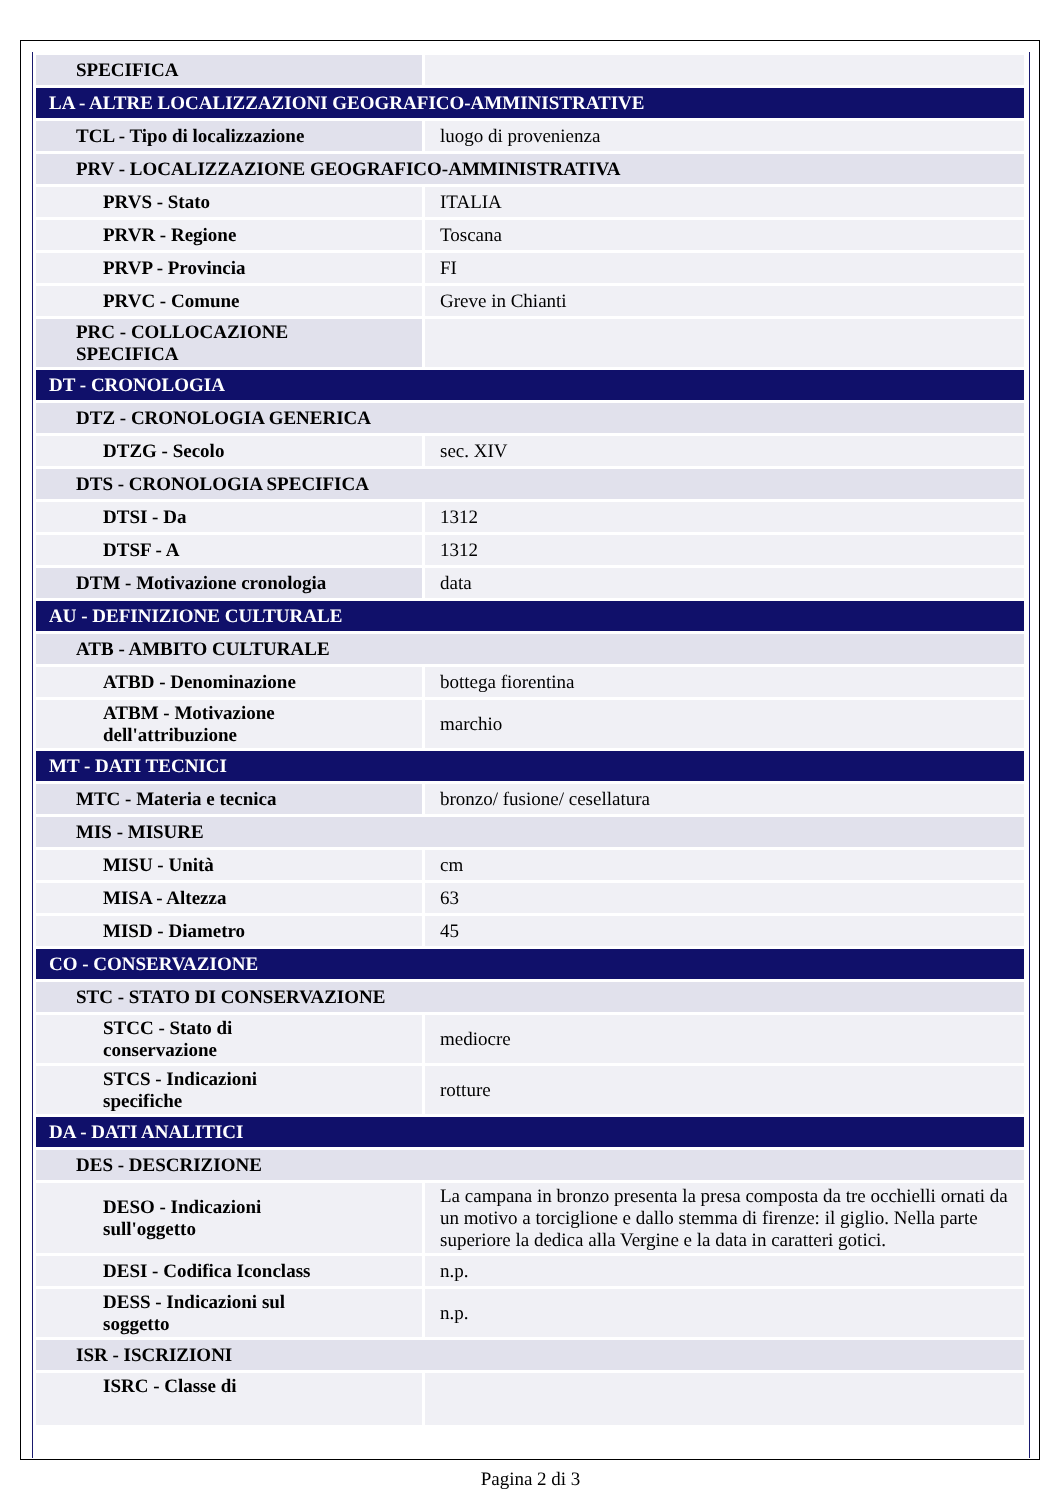| SPECIFICA | |
| LA - ALTRE LOCALIZZAZIONI GEOGRAFICO-AMMINISTRATIVE | |
| TCL - Tipo di localizzazione | luogo di provenienza |
| PRV - LOCALIZZAZIONE GEOGRAFICO-AMMINISTRATIVA | |
| PRVS - Stato | ITALIA |
| PRVR - Regione | Toscana |
| PRVP - Provincia | FI |
| PRVC - Comune | Greve in Chianti |
| PRC - COLLOCAZIONE SPECIFICA | |
| DT - CRONOLOGIA | |
| DTZ - CRONOLOGIA GENERICA | |
| DTZG - Secolo | sec. XIV |
| DTS - CRONOLOGIA SPECIFICA | |
| DTSI - Da | 1312 |
| DTSF - A | 1312 |
| DTM - Motivazione cronologia | data |
| AU - DEFINIZIONE CULTURALE | |
| ATB - AMBITO CULTURALE | |
| ATBD - Denominazione | bottega fiorentina |
| ATBM - Motivazione dell'attribuzione | marchio |
| MT - DATI TECNICI | |
| MTC - Materia e tecnica | bronzo/ fusione/ cesellatura |
| MIS - MISURE | |
| MISU - Unità | cm |
| MISA - Altezza | 63 |
| MISD - Diametro | 45 |
| CO - CONSERVAZIONE | |
| STC - STATO DI CONSERVAZIONE | |
| STCC - Stato di conservazione | mediocre |
| STCS - Indicazioni specifiche | rotture |
| DA - DATI ANALITICI | |
| DES - DESCRIZIONE | |
| DESO - Indicazioni sull'oggetto | La campana in bronzo presenta la presa composta da tre occhielli ornati da un motivo a torciglione e dallo stemma di firenze: il giglio. Nella parte superiore la dedica alla Vergine e la data in caratteri gotici. |
| DESI - Codifica Iconclass | n.p. |
| DESS - Indicazioni sul soggetto | n.p. |
| ISR - ISCRIZIONI | |
| ISRC - Classe di | |
Pagina 2 di 3